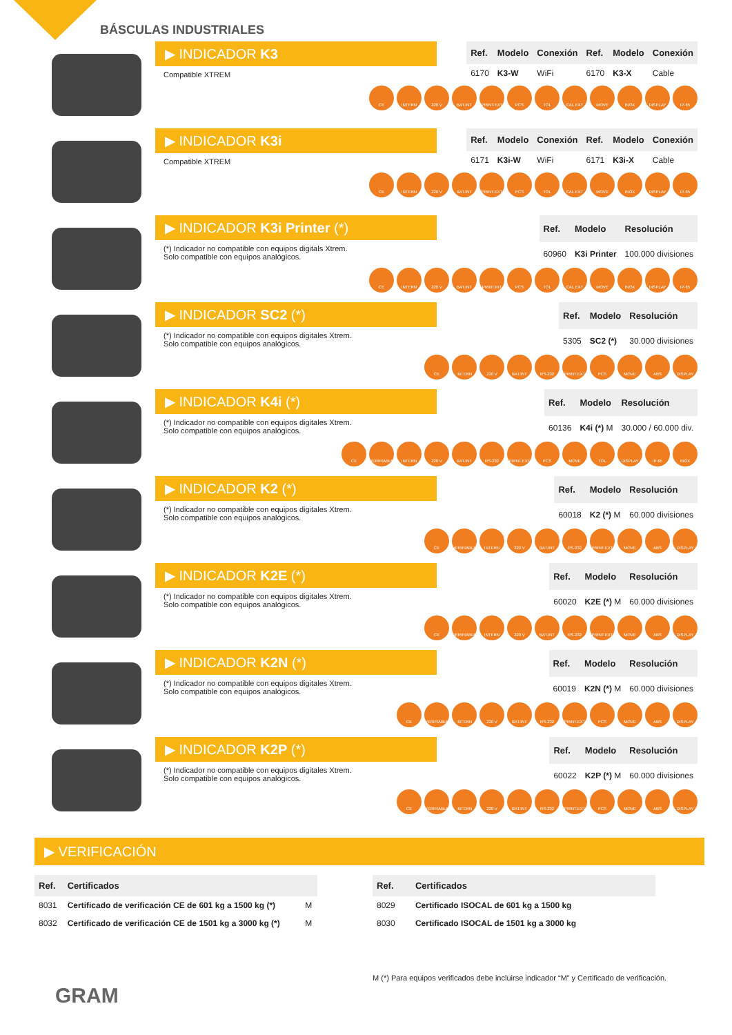BÁSCULAS INDUSTRIALES
▶ INDICADOR K3
Compatible XTREM
| Ref. | Modelo | Conexión | Ref. | Modelo | Conexión |
| --- | --- | --- | --- | --- | --- |
| 6170 | K3-W | WiFi | 6170 | K3-X | Cable |
CE INTERN 220 V BAT.INT PRINT.EXT PCS TOL CAL.EXT MOVE INOX DISPLAY IP-65
▶ INDICADOR K3i
Compatible XTREM
| Ref. | Modelo | Conexión | Ref. | Modelo | Conexión |
| --- | --- | --- | --- | --- | --- |
| 6171 | K3i-W | WiFi | 6171 | K3i-X | Cable |
CE INTERN 220 V BAT.INT PRINT.EXT PCS TOL CAL.EXT MOVE INOX DISPLAY IP-65
▶ INDICADOR K3i Printer (*)
(*) Indicador no compatible con equipos digitals Xtrem.
Solo compatible con equipos analógicos.
| Ref. | Modelo | Resolución |
| --- | --- | --- |
| 60960 | K3i Printer | 100.000 divisiones |
CE INTERN 220 V BAT.INT PRINT.INT PCS TOL CAL.EXT MOVE INOX DISPLAY IP-65
▶ INDICADOR SC2 (*)
(*) Indicador no compatible con equipos digitales Xtrem.
Solo compatible con equipos analógicos.
| Ref. | Modelo | Resolución |
| --- | --- | --- |
| 5305 | SC2 (*) | 30.000 divisiones |
CE INTERN 220 V BAT.INT RS-232 PRINT.EXT PCS MOVE ABS DISPLAY
▶ INDICADOR K4i (*)
(*) Indicador no compatible con equipos digitales Xtrem.
Solo compatible con equipos analógicos.
| Ref. | Modelo | Resolución |
| --- | --- | --- |
| 60136 | K4i (*) M | 30.000 / 60.000 div. |
CE VERIFIABLE INTERN 220 V BAT.INT RS-232 PRINT.EXT PCS MOVE TOL DISPLAY IP-65 INOX
▶ INDICADOR K2 (*)
(*) Indicador no compatible con equipos digitales Xtrem.
Solo compatible con equipos analógicos.
| Ref. | Modelo | Resolución |
| --- | --- | --- |
| 60018 | K2 (*) M | 60.000 divisiones |
CE VERIFIABLE INTERN 220 V BAT.INT RS-232 PRINT.EXT MOVE ABS DISPLAY
▶ INDICADOR K2E (*)
(*) Indicador no compatible con equipos digitales Xtrem.
Solo compatible con equipos analógicos.
| Ref. | Modelo | Resolución |
| --- | --- | --- |
| 60020 | K2E (*) M | 60.000 divisiones |
CE VERIFIABLE INTERN 220 V BAT.INT RS-232 PRINT.EXT MOVE ABS DISPLAY
▶ INDICADOR K2N (*)
(*) Indicador no compatible con equipos digitales Xtrem.
Solo compatible con equipos analógicos.
| Ref. | Modelo | Resolución |
| --- | --- | --- |
| 60019 | K2N (*) M | 60.000 divisiones |
CE VERIFIABLE INTERN 220 V BAT.INT RS-232 PRINT.EXT PCS MOVE ABS DISPLAY
▶ INDICADOR K2P (*)
(*) Indicador no compatible con equipos digitales Xtrem.
Solo compatible con equipos analógicos.
| Ref. | Modelo | Resolución |
| --- | --- | --- |
| 60022 | K2P (*) M | 60.000 divisiones |
CE VERIFIABLE INTERN 220 V BAT.INT RS-232 PRINT.EXT PCS MOVE ABS DISPLAY
▶ VERIFICACIÓN
| Ref. | Certificados | |
| --- | --- | --- |
| 8031 | Certificado de verificación CE de 601 kg a 1500 kg (*) | M |
| 8032 | Certificado de verificación CE de 1501 kg a 3000 kg (*) | M |
| Ref. | Certificados |
| --- | --- |
| 8029 | Certificado ISOCAL de 601 kg a 1500 kg |
| 8030 | Certificado ISOCAL de 1501 kg a 3000 kg |
M (*) Para equipos verificados debe incluirse indicador “M” y Certificado de verificación.
GRAM